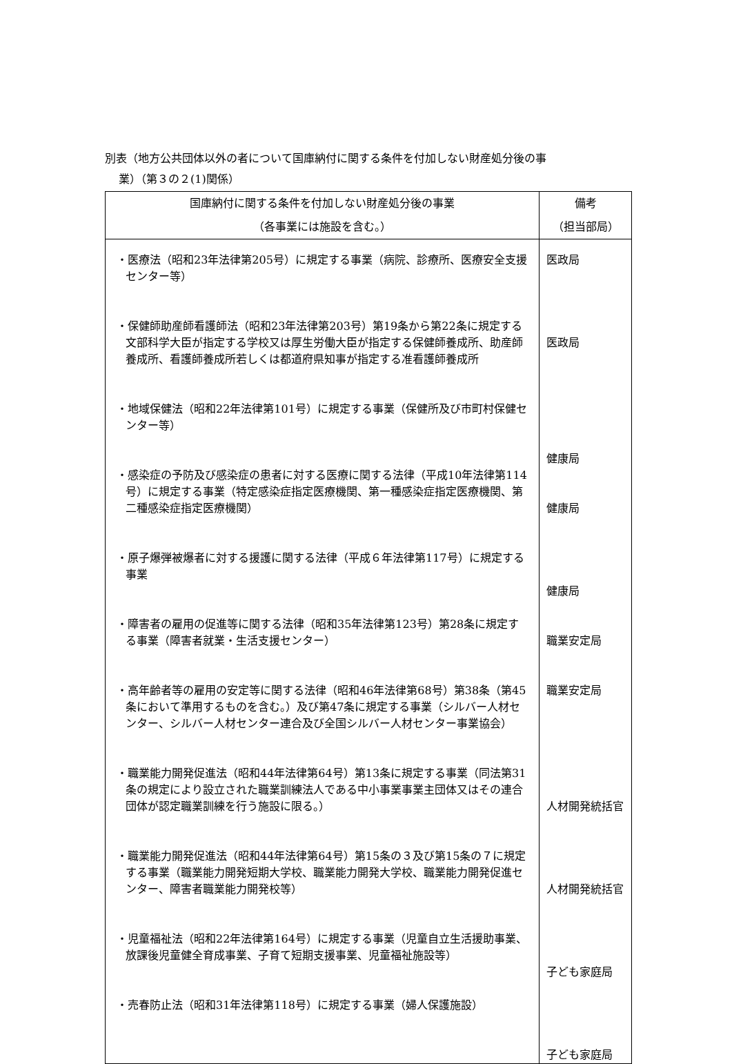別表（地方公共団体以外の者について国庫納付に関する条件を付加しない財産処分後の事
業）（第３の２(1)関係）
| 国庫納付に関する条件を付加しない財産処分後の事業 （各事業には施設を含む。） | 備考 （担当部局） |
| --- | --- |
| ・医療法（昭和23年法律第205号）に規定する事業（病院、診療所、医療安全支援センター等） ・保健師助産師看護師法（昭和23年法律第203号）第19条から第22条に規定する文部科学大臣が指定する学校又は厚生労働大臣が指定する保健師養成所、助産師養成所、看護師養成所若しくは都道府県知事が指定する准看護師養成所 ・地域保健法（昭和22年法律第101号）に規定する事業（保健所及び市町村保健センター等） ・感染症の予防及び感染症の患者に対する医療に関する法律（平成10年法律第114号）に規定する事業（特定感染症指定医療機関、第一種感染症指定医療機関、第二種感染症指定医療機関） ・原子爆弾被爆者に対する援護に関する法律（平成６年法律第117号）に規定する事業 ・障害者の雇用の促進等に関する法律（昭和35年法律第123号）第28条に規定する事業（障害者就業・生活支援センター） ・高年齢者等の雇用の安定等に関する法律（昭和46年法律第68号）第38条（第45条において準用するものを含む。）及び第47条に規定する事業（シルバー人材センター、シルバー人材センター連合及び全国シルバー人材センター事業協会） ・職業能力開発促進法（昭和44年法律第64号）第13条に規定する事業（同法第31条の規定により設立された職業訓練法人である中小事業事業主団体又はその連合団体が認定職業訓練を行う施設に限る。） ・職業能力開発促進法（昭和44年法律第64号）第15条の３及び第15条の７に規定する事業（職業能力開発短期大学校、職業能力開発大学校、職業能力開発促進センター、障害者職業能力開発校等） ・児童福祉法（昭和22年法律第164号）に規定する事業（児童自立生活援助事業、放課後児童健全育成事業、子育て短期支援事業、児童福祉施設等） ・売春防止法（昭和31年法律第118号）に規定する事業（婦人保護施設） | 医政局 医政局 健康局 健康局 健康局 職業安定局 職業安定局 人材開発統括官 人材開発統括官 子ども家庭局 子ども家庭局 |